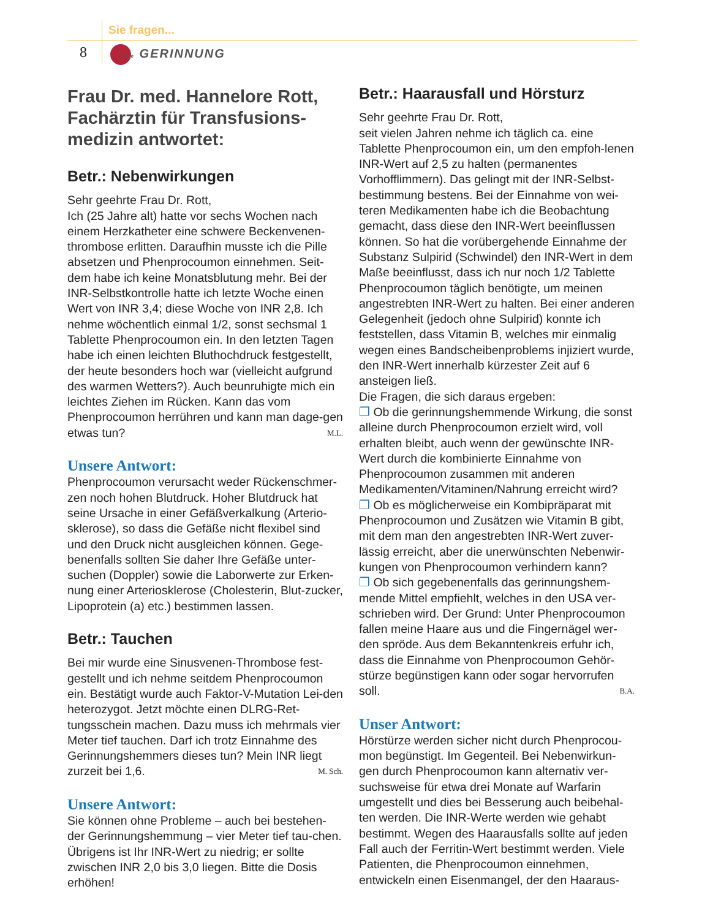Sie fragen...
8 Die GERINNUNG
Frau Dr. med. Hannelore Rott, Fachärztin für Transfusions-medizin antwortet:
Betr.: Nebenwirkungen
Sehr geehrte Frau Dr. Rott,
Ich (25 Jahre alt) hatte vor sechs Wochen nach einem Herzkatheter eine schwere Beckenvenen-thrombose erlitten. Daraufhin musste ich die Pille absetzen und Phenprocoumon einnehmen. Seit-dem habe ich keine Monatsblutung mehr. Bei der INR-Selbstkontrolle hatte ich letzte Woche einen Wert von INR 3,4; diese Woche von INR 2,8. Ich nehme wöchentlich einmal 1/2, sonst sechsmal 1 Tablette Phenprocoumon ein. In den letzten Tagen habe ich einen leichten Bluthochdruck festgestellt, der heute besonders hoch war (vielleicht aufgrund des warmen Wetters?). Auch beunruhigte mich ein leichtes Ziehen im Rücken. Kann das vom Phenprocoumon herrühren und kann man dage-gen etwas tun? M.L.
Unsere Antwort:
Phenprocoumon verursacht weder Rückenschmer-zen noch hohen Blutdruck. Hoher Blutdruck hat seine Ursache in einer Gefäßverkalkung (Arterio-sklerose), so dass die Gefäße nicht flexibel sind und den Druck nicht ausgleichen können. Gege-benenfalls sollten Sie daher Ihre Gefäße unter-suchen (Doppler) sowie die Laborwerte zur Erken-nung einer Arteriosklerose (Cholesterin, Blut-zucker, Lipoprotein (a) etc.) bestimmen lassen.
Betr.: Tauchen
Bei mir wurde eine Sinusvenen-Thrombose fest-gestellt und ich nehme seitdem Phenprocoumon ein. Bestätigt wurde auch Faktor-V-Mutation Lei-den heterozygot. Jetzt möchte einen DLRG-Ret-tungsschein machen. Dazu muss ich mehrmals vier Meter tief tauchen. Darf ich trotz Einnahme des Gerinnungshemmers dieses tun? Mein INR liegt zurzeit bei 1,6. M. Sch.
Unsere Antwort:
Sie können ohne Probleme – auch bei bestehen-der Gerinnungshemmung – vier Meter tief tau-chen. Übrigens ist Ihr INR-Wert zu niedrig; er sollte zwischen INR 2,0 bis 3,0 liegen. Bitte die Dosis erhöhen!
Betr.: Haarausfall und Hörsturz
Sehr geehrte Frau Dr. Rott,
seit vielen Jahren nehme ich täglich ca. eine Tablette Phenprocoumon ein, um den empfoh-lenen INR-Wert auf 2,5 zu halten (permanentes Vorhofflimmern). Das gelingt mit der INR-Selbst-bestimmung bestens. Bei der Einnahme von wei-teren Medikamenten habe ich die Beobachtung gemacht, dass diese den INR-Wert beeinflussen können. So hat die vorübergehende Einnahme der Substanz Sulpirid (Schwindel) den INR-Wert in dem Maße beeinflusst, dass ich nur noch 1/2 Tablette Phenprocoumon täglich benötigte, um meinen angestrebten INR-Wert zu halten. Bei einer anderen Gelegenheit (jedoch ohne Sulpirid) konnte ich feststellen, dass Vitamin B, welches mir einmalig wegen eines Bandscheibenproblems injiziert wurde, den INR-Wert innerhalb kürzester Zeit auf 6 ansteigen ließ.
Die Fragen, die sich daraus ergeben:
❐ Ob die gerinnungshemmende Wirkung, die sonst alleine durch Phenprocoumon erzielt wird, voll erhalten bleibt, auch wenn der gewünschte INR-Wert durch die kombinierte Einnahme von Phenprocoumon zusammen mit anderen Medikamenten/Vitaminen/Nahrung erreicht wird?
❐ Ob es möglicherweise ein Kombipräparat mit Phenprocoumon und Zusätzen wie Vitamin B gibt, mit dem man den angestrebten INR-Wert zuver-lässig erreicht, aber die unerwünschten Nebenwir-kungen von Phenprocoumon verhindern kann?
❐ Ob sich gegebenenfalls das gerinnungshem-mende Mittel empfiehlt, welches in den USA ver-schrieben wird. Der Grund: Unter Phenprocoumon fallen meine Haare aus und die Fingernägel wer-den spröde. Aus dem Bekanntenkreis erfuhr ich, dass die Einnahme von Phenprocoumon Gehör-stürze begünstigen kann oder sogar hervorrufen soll. B.A.
Unser Antwort:
Hörstürze werden sicher nicht durch Phenprocou-mon begünstigt. Im Gegenteil. Bei Nebenwirkun-gen durch Phenprocoumon kann alternativ ver-suchsweise für etwa drei Monate auf Warfarin umgestellt und dies bei Besserung auch beibehal-ten werden. Die INR-Werte werden wie gehabt bestimmt. Wegen des Haarausfalls sollte auf jeden Fall auch der Ferritin-Wert bestimmt werden. Viele Patienten, die Phenprocoumon einnehmen, entwickeln einen Eisenmangel, der den Haaraus-